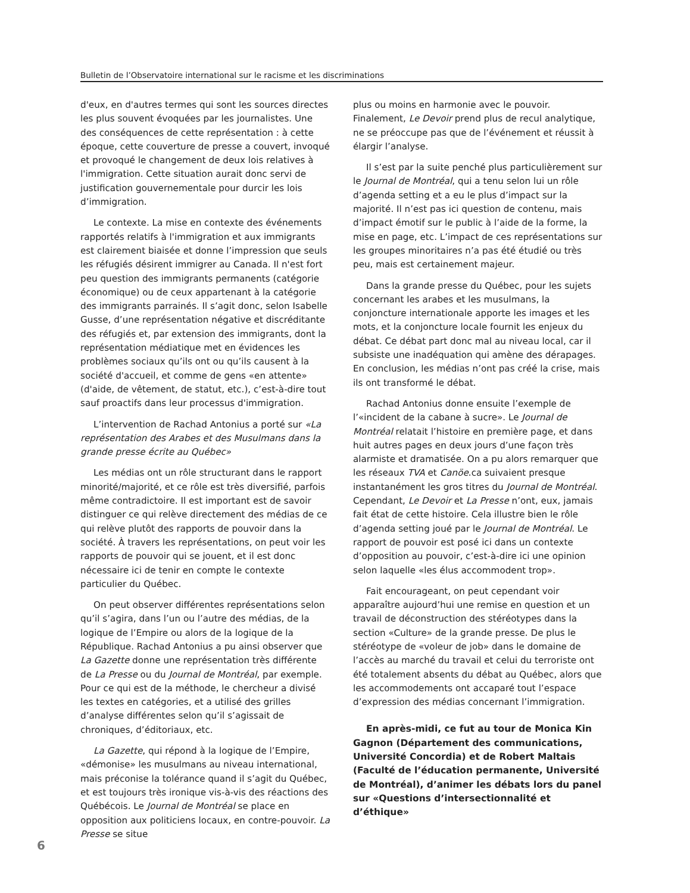Bulletin de l’Observatoire international sur le racisme et les discriminations
d'eux, en d'autres termes qui sont les sources directes les plus souvent évoquées par les journalistes. Une des conséquences de cette représentation : à cette époque, cette couverture de presse a couvert, invoqué et provoqué le changement de deux lois relatives à l'immigration. Cette situation aurait donc servi de justification gouvernementale pour durcir les lois d’immigration.
Le contexte. La mise en contexte des événements rapportés relatifs à l'immigration et aux immigrants est clairement biaisée et donne l’impression que seuls les réfugiés désirent immigrer au Canada. Il n'est fort peu question des immigrants permanents (catégorie économique) ou de ceux appartenant à la catégorie des immigrants parrainés. Il s’agit donc, selon Isabelle Gusse, d’une représentation négative et discréditante des réfugiés et, par extension des immigrants, dont la représentation médiatique met en évidences les problèmes sociaux qu’ils ont ou qu’ils causent à la société d'accueil, et comme de gens «en attente» (d'aide, de vêtement, de statut, etc.), c’est-à-dire tout sauf proactifs dans leur processus d'immigration.
L’intervention de Rachad Antonius a porté sur «La représentation des Arabes et des Musulmans dans la grande presse écrite au Québec»
Les médias ont un rôle structurant dans le rapport minorité/majorité, et ce rôle est très diversifié, parfois même contradictoire. Il est important est de savoir distinguer ce qui relève directement des médias de ce qui relève plutôt des rapports de pouvoir dans la société. À travers les représentations, on peut voir les rapports de pouvoir qui se jouent, et il est donc nécessaire ici de tenir en compte le contexte particulier du Québec.
On peut observer différentes représentations selon qu’il s’agira, dans l’un ou l’autre des médias, de la logique de l’Empire ou alors de la logique de la République. Rachad Antonius a pu ainsi observer que La Gazette donne une représentation très différente de La Presse ou du Journal de Montréal, par exemple. Pour ce qui est de la méthode, le chercheur a divisé les textes en catégories, et a utilisé des grilles d’analyse différentes selon qu’il s’agissait de chroniques, d’éditoriaux, etc.
La Gazette, qui répond à la logique de l’Empire, «démonise» les musulmans au niveau international, mais préconise la tolérance quand il s’agit du Québec, et est toujours très ironique vis-à-vis des réactions des Québécois. Le Journal de Montréal se place en opposition aux politiciens locaux, en contre-pouvoir. La Presse se situe
plus ou moins en harmonie avec le pouvoir. Finalement, Le Devoir prend plus de recul analytique, ne se préoccupe pas que de l’événement et réussit à élargir l’analyse.
Il s’est par la suite penché plus particulièrement sur le Journal de Montréal, qui a tenu selon lui un rôle d’agenda setting et a eu le plus d’impact sur la majorité. Il n’est pas ici question de contenu, mais d’impact émotif sur le public à l’aide de la forme, la mise en page, etc. L’impact de ces représentations sur les groupes minoritaires n’a pas été étudié ou très peu, mais est certainement majeur.
Dans la grande presse du Québec, pour les sujets concernant les arabes et les musulmans, la conjoncture internationale apporte les images et les mots, et la conjoncture locale fournit les enjeux du débat. Ce débat part donc mal au niveau local, car il subsiste une inadéquation qui amène des dérapages. En conclusion, les médias n’ont pas créé la crise, mais ils ont transformé le débat.
Rachad Antonius donne ensuite l’exemple de l’«incident de la cabane à sucre». Le Journal de Montréal relatait l’histoire en première page, et dans huit autres pages en deux jours d’une façon très alarmiste et dramatisée. On a pu alors remarquer que les réseaux TVA et Canöe.ca suivaient presque instantanément les gros titres du Journal de Montréal. Cependant, Le Devoir et La Presse n’ont, eux, jamais fait état de cette histoire. Cela illustre bien le rôle d’agenda setting joué par le Journal de Montréal. Le rapport de pouvoir est posé ici dans un contexte d’opposition au pouvoir, c’est-à-dire ici une opinion selon laquelle «les élus accommodent trop».
Fait encourageant, on peut cependant voir apparaître aujourd’hui une remise en question et un travail de déconstruction des stéréotypes dans la section «Culture» de la grande presse. De plus le stéréotype de «voleur de job» dans le domaine de l’accès au marché du travail et celui du terroriste ont été totalement absents du débat au Québec, alors que les accommodements ont accaparé tout l’espace d’expression des médias concernant l’immigration.
En après-midi, ce fut au tour de Monica Kin Gagnon (Département des communications, Université Concordia) et de Robert Maltais (Faculté de l’éducation permanente, Université de Montréal), d’animer les débats lors du panel sur «Questions d’intersectionnalité et d’éthique»
6